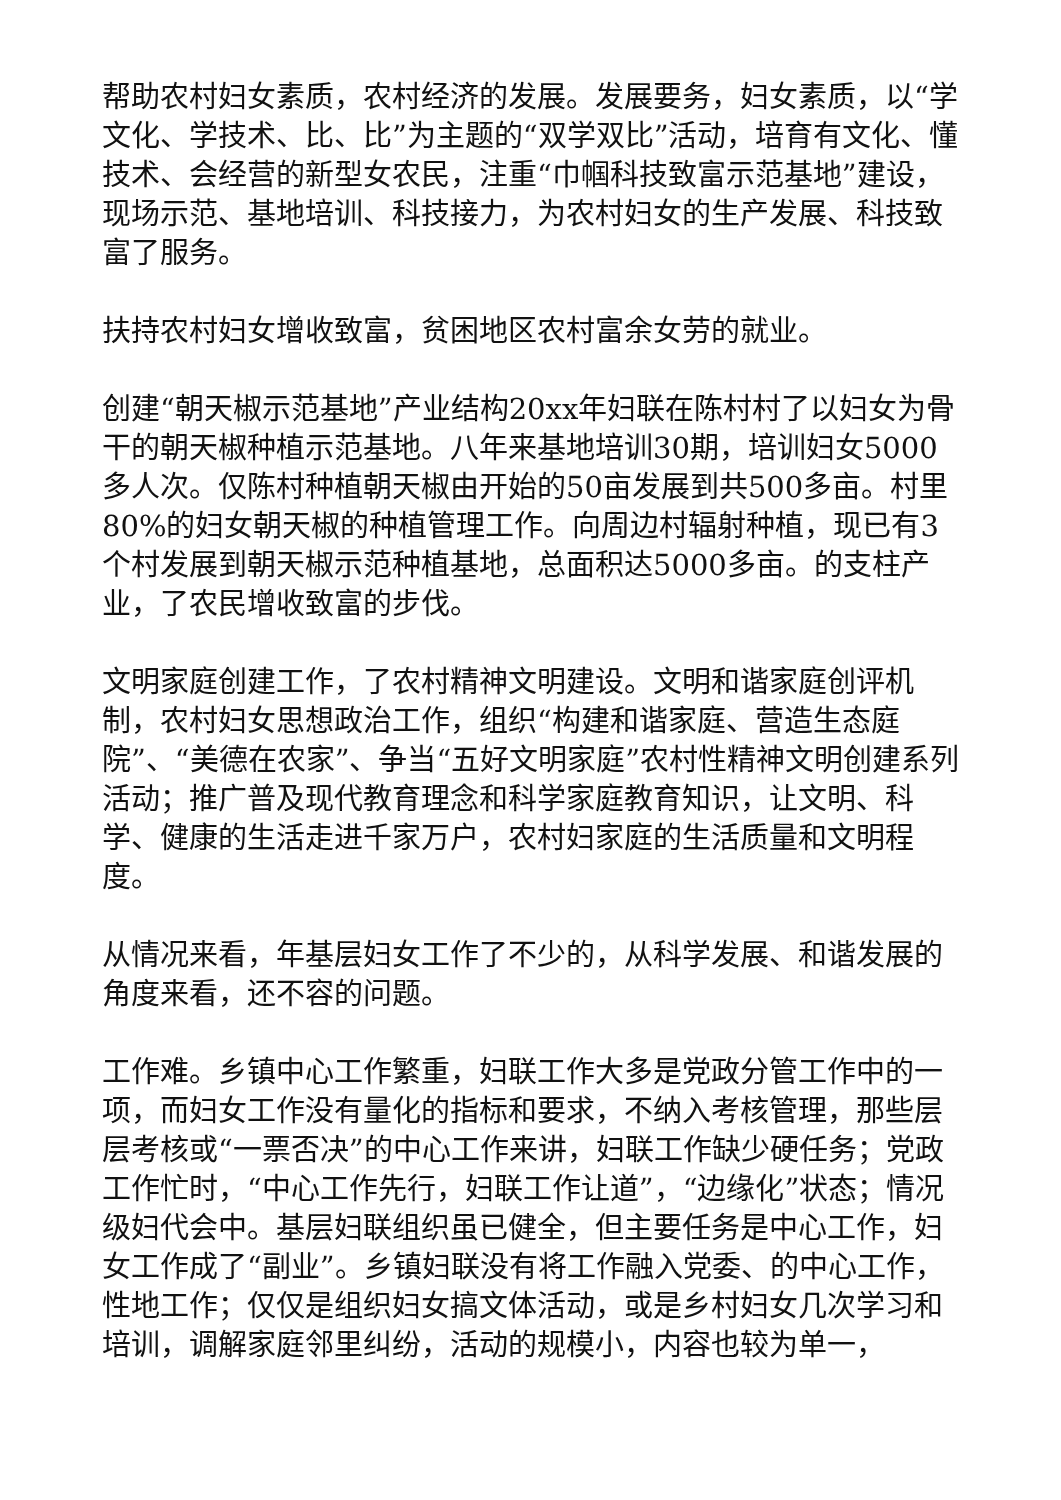帮助农村妇女素质，农村经济的发展。发展要务，妇女素质，以“学文化、学技术、比、比”为主题的“双学双比”活动，培育有文化、懂技术、会经营的新型女农民，注重“巾帼科技致富示范基地”建设，现场示范、基地培训、科技接力，为农村妇女的生产发展、科技致富了服务。
扶持农村妇女增收致富，贫困地区农村富余女劳的就业。
创建“朝天椒示范基地”产业结构20xx年妇联在陈村村了以妇女为骨干的朝天椒种植示范基地。八年来基地培训30期，培训妇女5000多人次。仅陈村种植朝天椒由开始的50亩发展到共500多亩。村里80%的妇女朝天椒的种植管理工作。向周边村辐射种植，现已有3个村发展到朝天椒示范种植基地，总面积达5000多亩。的支柱产业，了农民增收致富的步伐。
文明家庭创建工作，了农村精神文明建设。文明和谐家庭创评机制，农村妇女思想政治工作，组织“构建和谐家庭、营造生态庭院”、“美德在农家”、争当“五好文明家庭”农村性精神文明创建系列活动；推广普及现代教育理念和科学家庭教育知识，让文明、科学、健康的生活走进千家万户，农村妇家庭的生活质量和文明程度。
从情况来看，年基层妇女工作了不少的，从科学发展、和谐发展的角度来看，还不容的问题。
工作难。乡镇中心工作繁重，妇联工作大多是党政分管工作中的一项，而妇女工作没有量化的指标和要求，不纳入考核管理，那些层层考核或“一票否决”的中心工作来讲，妇联工作缺少硬任务；党政工作忙时，“中心工作先行，妇联工作让道”，“边缘化”状态；情况级妇代会中。基层妇联组织虽已健全，但主要任务是中心工作，妇女工作成了“副业”。乡镇妇联没有将工作融入党委、的中心工作，性地工作；仅仅是组织妇女搞文体活动，或是乡村妇女几次学习和培训，调解家庭邻里纠纷，活动的规模小，内容也较为单一，